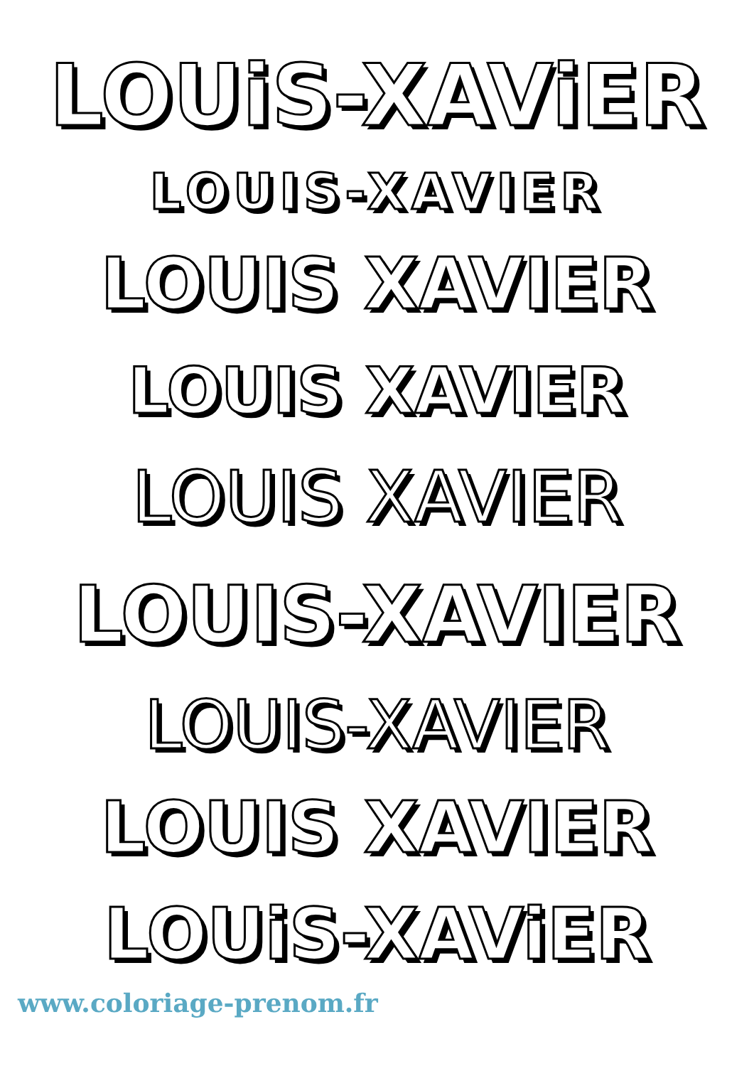LOUiS-XAViER
LOUIS-XAVIER
LOUIS XAVIER
LOUIS XAVIER
LOUIS XAVIER
LOUIS-XAVIER
LOUIS-XAVIER
LOUIS XAVIER
LOUiS-XAViER
www.coloriage-prenom.fr